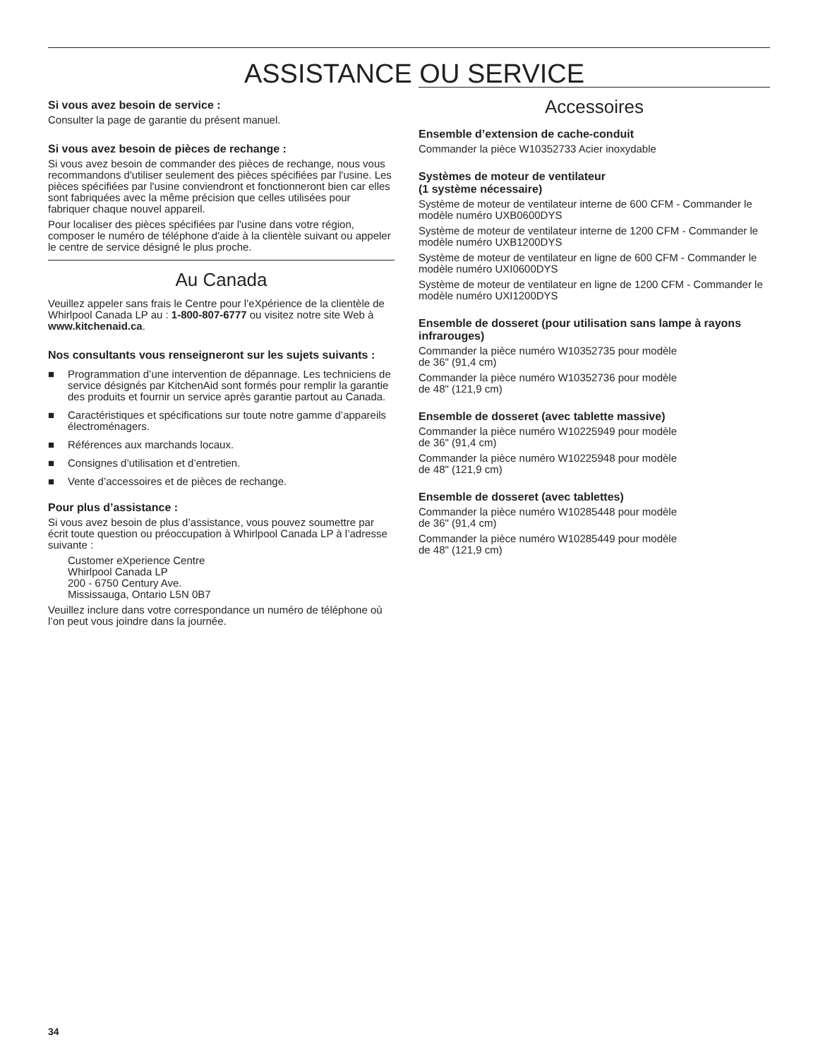ASSISTANCE OU SERVICE
Si vous avez besoin de service :
Consulter la page de garantie du présent manuel.
Si vous avez besoin de pièces de rechange :
Si vous avez besoin de commander des pièces de rechange, nous vous recommandons d'utiliser seulement des pièces spécifiées par l'usine. Les pièces spécifiées par l'usine conviendront et fonctionneront bien car elles sont fabriquées avec la même précision que celles utilisées pour fabriquer chaque nouvel appareil.
Pour localiser des pièces spécifiées par l'usine dans votre région, composer le numéro de téléphone d'aide à la clientèle suivant ou appeler le centre de service désigné le plus proche.
Au Canada
Veuillez appeler sans frais le Centre pour l’eXpérience de la clientèle de Whirlpool Canada LP au : 1-800-807-6777 ou visitez notre site Web à www.kitchenaid.ca.
Nos consultants vous renseigneront sur les sujets suivants :
■ Programmation d’une intervention de dépannage. Les techniciens de service désignés par KitchenAid sont formés pour remplir la garantie des produits et fournir un service après garantie partout au Canada.
■ Caractéristiques et spécifications sur toute notre gamme d’appareils électroménagers.
■ Références aux marchands locaux.
■ Consignes d’utilisation et d’entretien.
■ Vente d’accessoires et de pièces de rechange.
Pour plus d’assistance :
Si vous avez besoin de plus d’assistance, vous pouvez soumettre par écrit toute question ou préoccupation à Whirlpool Canada LP à l’adresse suivante :
Customer eXperience Centre
Whirlpool Canada LP
200 - 6750 Century Ave.
Mississauga, Ontario L5N 0B7
Veuillez inclure dans votre correspondance un numéro de téléphone où l’on peut vous joindre dans la journée.
Accessoires
Ensemble d’extension de cache-conduit
Commander la pièce W10352733 Acier inoxydable
Systèmes de moteur de ventilateur
(1 système nécessaire)
Système de moteur de ventilateur interne de 600 CFM - Commander le modèle numéro UXB0600DYS
Système de moteur de ventilateur interne de 1200 CFM - Commander le modèle numéro UXB1200DYS
Système de moteur de ventilateur en ligne de 600 CFM - Commander le modèle numéro UXI0600DYS
Système de moteur de ventilateur en ligne de 1200 CFM - Commander le modèle numéro UXI1200DYS
Ensemble de dosseret (pour utilisation sans lampe à rayons infrarouges)
Commander la pièce numéro W10352735 pour modèle
de 36" (91,4 cm)
Commander la pièce numéro W10352736 pour modèle
de 48" (121,9 cm)
Ensemble de dosseret (avec tablette massive)
Commander la pièce numéro W10225949 pour modèle
de 36" (91,4 cm)
Commander la pièce numéro W10225948 pour modèle
de 48" (121,9 cm)
Ensemble de dosseret (avec tablettes)
Commander la pièce numéro W10285448 pour modèle
de 36" (91,4 cm)
Commander la pièce numéro W10285449 pour modèle
de 48" (121,9 cm)
34